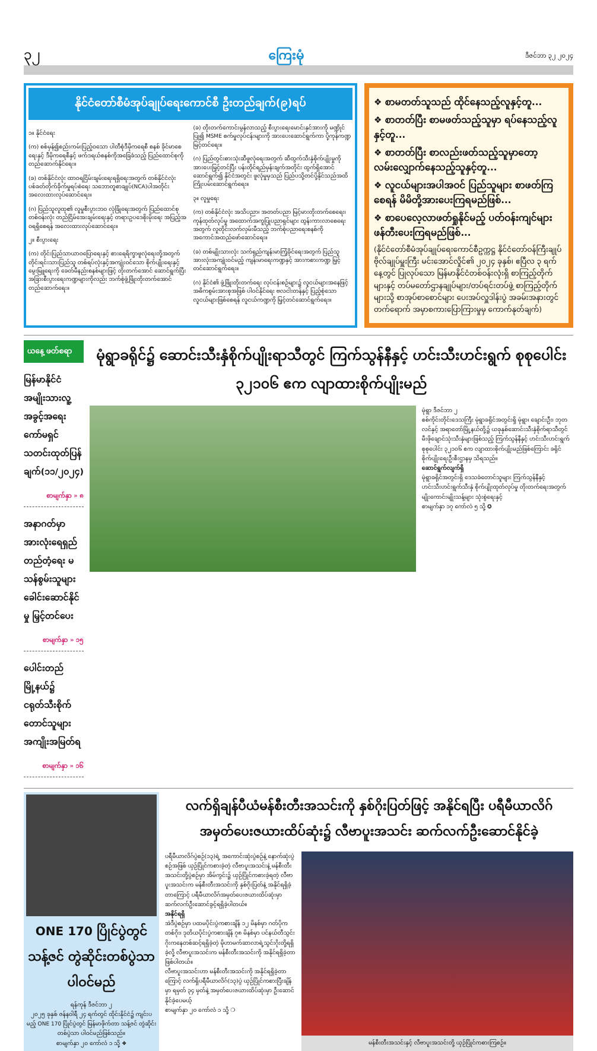၃၂ ကြေးမုံ
ဒီဇင်ဘာ ၃၂ ၂၀၂၄
နိုင်ငံတော်စီမံအုပ်ချုပ်ရေးကောင်စီ ဦးတည်ချက်(၉)ရပ်
၁။ နိုင်ငံရေး
(က) စစ်မှန်၍စည်းကမ်းပြည့်ဝသော ပါတီစုံဒီမိုကရေစီ စနစ် ခိုင်မာစေရေးနှင့် ဒီမိုကရေစီနှင့် ဖက်ဒရယ်စနစ်ကိုအခြေခံသည့် ပြည်ထောင်စုကို တည်ဆောက်နိုင်ရေး။
(ခ) တစ်နိုင်ငံလုံး ထာဝရငြိမ်းချမ်းရေးရရှိရေးအတွက် တစ်နိုင်ငံလုံး ပစ်ခတ်တိုက်ခိုက်မှုရပ်စဲရေး သဘောတူစာချုပ်(NCA)ပါအတိုင်း အလေးထားလုပ်ဆောင်ရေး။
(ဂ) ပြည်သူလူထု၏ လူမှုစီးပွားဘဝ လုံခြုံရေးအတွက် ပြည်ထောင်စုတစ်ဝန်းလုံး တည်ငြိမ်အေးချမ်းရေးနှင့် တရားဥပဒေစိုးမိုးရေး အပြည့်အဝရရှိစေရန် အလေးထားလုပ်ဆောင်ရေး။
၂။ စီးပွားရေး
(က) တိုင်းပြည်သာယာဝပြောရေးနှင့် စားရေရိက္ခာဖူလုံရေးတို့အတွက် တိုင်းရင်းသားပြည်သူ တစ်ရပ်လုံးနှင့်အကျုံးဝင်သော စိုက်ပျိုးရေးနှင့် မွေးမြူရေးကို ခေတ်မီနည်းစနစ်များဖြင့် တိုးတက်အောင် ဆောင်ရွက်ပြီး အခြားစီးပွားရေးကဏ္ဍများကိုလည်း ဘက်စုံဖွံ့ဖြိုးတိုးတက်အောင် တည်ဆောက်ရေး။
(ခ) တိုးတက်ကောင်းမွန်လာသည့် စီးပွားရေးမောင်းနှင်အားကို မဏ္ဍိုင်ပြု၍ MSME စက်မှုလုပ်ငန်းများကို အားပေးဆောင်ရွက်ကာ ပို့ကုန်ကဏ္ဍ မြင့်တင်ရေး။
(ဂ) ပြည်တွင်းစားသုံးဆီဖူလုံရေးအတွက် ဆီထွက်သီးနှံစိုက်ပျိုးမှုကို အားပေးမြှင့်တင်ပြီး ပန်းတိုင်ရည်မှန်းချက်အတိုင်း ထွက်ရှိအောင် ဆောင်ရွက်၍ နိုင်ငံအတွင်း ဖူလုံမှုမှသည် ပြည်ပသို့တင်ပို့နိုင်သည်အထိ ကြိုးပမ်းဆောင်ရွက်ရေး။
၃။ လူမှုရေး
(က) တစ်နိုင်ငံလုံး အသိပညာ၊ အတတ်ပညာ မြင့်မားတိုးတက်စေရေး၊ ကုန်ထုတ်လုပ်မှု အထောက်အကူပြုပညာရှင်များ ထွန်းကားလာစေရေးအတွက် လူတိုင်းလက်လှမ်းမီသည့် ဘက်စုံပညာရေးစနစ်ကို အကောင်အထည်ဖော်ဆောင်ရေး။
(ခ) တစ်မျိုးသားလုံး သက်ရှည်ကျန်းမာကြံ့ခိုင်ရေးအတွက် ပြည်သူအားလုံးအကျုံးဝင်မည့် ကျန်းမာရေးကဏ္ဍနှင့် အားကစားကဏ္ဍ မြှင့်တင်ဆောင်ရွက်ရေး။
(ဂ) နိုင်ငံ၏ ဖွံ့ဖြိုးတိုးတက်ရေး လုပ်ငန်းစဉ်များ၌ လူငယ်များအနေဖြင့် အဓိကစွမ်းအားစုအဖြစ် ပါဝင်နိုင်ရေး ဗလငါးတန်နှင့် ပြည့်စုံသော လူငယ်များဖြစ်စေရန် လူငယ်ကဏ္ဍကို မြှင့်တင်ဆောင်ရွက်ရေး။
❖ စာမတတ်သူသည် ထိုင်နေသည့်လူနှင့်တူ...
❖ စာတတ်ပြီး စာမဖတ်သည့်သူမှာ ရပ်နေသည့်လူနှင့်တူ...
❖ စာတတ်ပြီး စာလည်းဖတ်သည့်သူမှာတော့ လမ်းလျှောက်နေသည့်သူနှင့်တူ...
❖ လူငယ်များအပါအဝင် ပြည်သူများ စာဖတ်ကြစေရန် မိမိတို့အားပေးကြရမည်ဖြစ်...
❖ စာပေလေ့လာဖတ်ရှုနိုင်မည့် ပတ်ဝန်းကျင်များ ဖန်တီးပေးကြရမည်ဖြစ်...
(နိုင်ငံတော်စီမံအုပ်ချုပ်ရေးကောင်စီဥက္ကဋ္ဌ နိုင်ငံတော်ဝန်ကြီးချုပ် ဗိုလ်ချုပ်မှူးကြီး မင်းအောင်လှိုင်၏ ၂၀၂၄ ခုနှစ်၊ ဧပြီလ ၃ ရက်နေ့တွင် ပြုလုပ်သော မြန်မာနိုင်ငံတစ်ဝန်းလုံးရှိ စာကြည့်တိုက်များနှင့် တပ်မတော်ဌာနချုပ်များ/တပ်ရင်းတပ်ဖွဲ့ စာကြည့်တိုက်များသို့ စာအုပ်စာစောင်များ ပေးအပ်လှူဒါန်းပွဲ အခမ်းအနားတွင် တက်ရောက် အမှာစကားပြောကြားမှုမှ ကောက်နုတ်ချက်)
ယနေ့ ဖတ်စရာ
မြန်မာနိုင်ငံ အမျိုးသားလူ့အခွင့်အရေးကော်မရှင် သတင်းထုတ်ပြန်ချက်(၁၁/၂၀၂၄)
စာမျက်နှာ » ၈
အနာဂတ်မှာ အားလုံးရေရှည်တည်တံ့ရေး မသန်စွမ်းသူများ ခေါင်းဆောင်နိုင်မှု မြှင့်တင်ပေး
စာမျက်နှာ » ၁၅
ပေါင်းတည်မြို့နယ်၌ ငရုတ်သီးစိုက်တောင်သူများ အကျိုးအမြတ်ရ
စာမျက်နှာ » ၁၆
မုံရွာခရိုင်၌ ဆောင်းသီးနှံစိုက်ပျိုးရာသီတွင် ကြက်သွန်နီနှင့် ဟင်းသီးဟင်းရွက် စုစုပေါင်း ၃၂၁၀၆ ဧက လျာထားစိုက်ပျိုးမည်
မုံရွာ ဒီဇင်ဘာ ၂
စစ်ကိုင်းတိုင်းဒေသကြီး မုံရွာခရိုင်အတွင်းရှိ မုံရွာ၊ ချောင်းဦး၊ ဘုတလင်နှင့် အရာတော်မြို့နယ်တို့၌ ယခုနှစ်ဆောင်းသီးနှံစိုက်ရာသီတွင် မီးဖိုချောင်သုံးသီးနှံများဖြစ်သည့် ကြက်သွန်နီနှင့် ဟင်းသီးဟင်းရွက် စုစုပေါင်း ၃၂၁၀၆ ဧက လျာထားစိုက်ပျိုးမည်ဖြစ်ကြောင်း ခရိုင်စိုက်ပျိုးရေးဦးစီးဌာနမှ သိရသည်။
ဆောင်ရွက်လျက်ရှိ
မုံရွာခရိုင်အတွင်းရှိ ဒေသခံတောင်သူများ ကြက်သွန်နီနှင့် ဟင်းသီးဟင်းရွက်သီးနှံ စိုက်ပျိုးထုတ်လုပ်မှု တိုးတက်ရေးအတွက် မျိုးကောင်းမျိုးသန့်များ သုံးစွဲရေးနှင့်
စာမျက်နှာ ၁၇ ကော်လံ ၅ သို့ ✪
ONE 170 ပြိုင်ပွဲတွင် သန့်ဇင် တွဲဆိုင်းတစ်ပွဲသာ ပါဝင်မည်
ရန်ကုန် ဒီဇင်ဘာ ၂
၂၀၂၅ ခုနှစ် ဇန်နဝါရီ ၂၄ ရက်တွင် ထိုင်းနိုင်ငံ၌ ကျင်းပမည့် ONE 170 ပြိုင်ပွဲတွင် မြန်မာဖိုက်တာ သန့်ဇင် တွဲဆိုင်းတစ်ပွဲသာ ပါဝင်မည်ဖြစ်သည်။
စာမျက်နှာ ၂၀ ကော်လံ ၁ သို့ ❖
လက်ရှိချန်ပီယံမန်စီးတီးအသင်းကို နှစ်ဂိုးပြတ်ဖြင့် အနိုင်ရပြီး ပရီမီယာလိဂ်အမှတ်ပေးဇယားထိပ်ဆုံး၌ လီဗာပူးအသင်း ဆက်လက်ဦးဆောင်နိုင်ခဲ့
ပရီမီယာလိဂ်ပွဲစဉ်(၁၃)ရဲ့ အကောင်းဆုံးပွဲစဉ်နဲ့ နောက်ဆုံးပွဲစဉ်အဖြစ် ယှဉ်ပြိုင်ကစားခဲ့တဲ့ လီဗာပူးအသင်းနဲ့ မန်စီးတီးအသင်းတို့ပွဲစဉ်မှာ အိမ်ကွင်း၌ ယှဉ်ပြိုင်ကစားခဲ့ရတဲ့ လီဗာပူးအသင်းက မန်စီးတီးအသင်းကို နှစ်ဂိုးပြတ်နဲ့ အနိုင်ရရှိခဲ့တာကြောင့် ပရီမီယာလိဂ်အမှတ်ပေးဇယားထိပ်ဆုံးမှာ ဆက်လက်ဦးဆောင်ခွင့်ရရှိခဲ့ပါတယ်။
အနိုင်ရရှိ
အဲဒီပွဲစဉ်မှာ ပထမပိုင်းပွဲကစားချိန် ၁၂ မိနစ်မှာ ဂတ်ပိုက တစ်ဂိုး၊ ဒုတိယပိုင်းပွဲကစားချိန် ၇၈ မိနစ်မှာ ပင်နယ်တီသွင်းဂိုးကနေတစ်ဆင့်ရရှိခဲ့တဲ့ မိုဟာမက်ဆာလာရဲ့သွင်းဂိုးတို့ရရှိခဲ့လို့ လီဗာပူးအသင်းက မန်စီးတီးအသင်းကို အနိုင်ရရှိခဲ့တာဖြစ်ပါတယ်။
လီဗာပူးအသင်းဟာ မန်စီးတီးအသင်းကို အနိုင်ရရှိခဲ့တာကြောင့် လက်ရှိပရီမီယာလိဂ်(၁၃)ပွဲ ယှဉ်ပြိုင်ကစားပြီးချိန်မှာ ရမှတ် ၃၄ မှတ်နဲ့ အမှတ်ပေးဇယားထိပ်ဆုံးမှာ ဦးဆောင်နိုင်ခဲ့ပေမယ့်
စာမျက်နှာ ၂၀ ကော်လံ ၁ သို့ ❍
မန်စီးတီးအသင်းနှင့် လီဗာပူးအသင်းတို့ ယှဉ်ပြိုင်ကစားကြစဉ်။